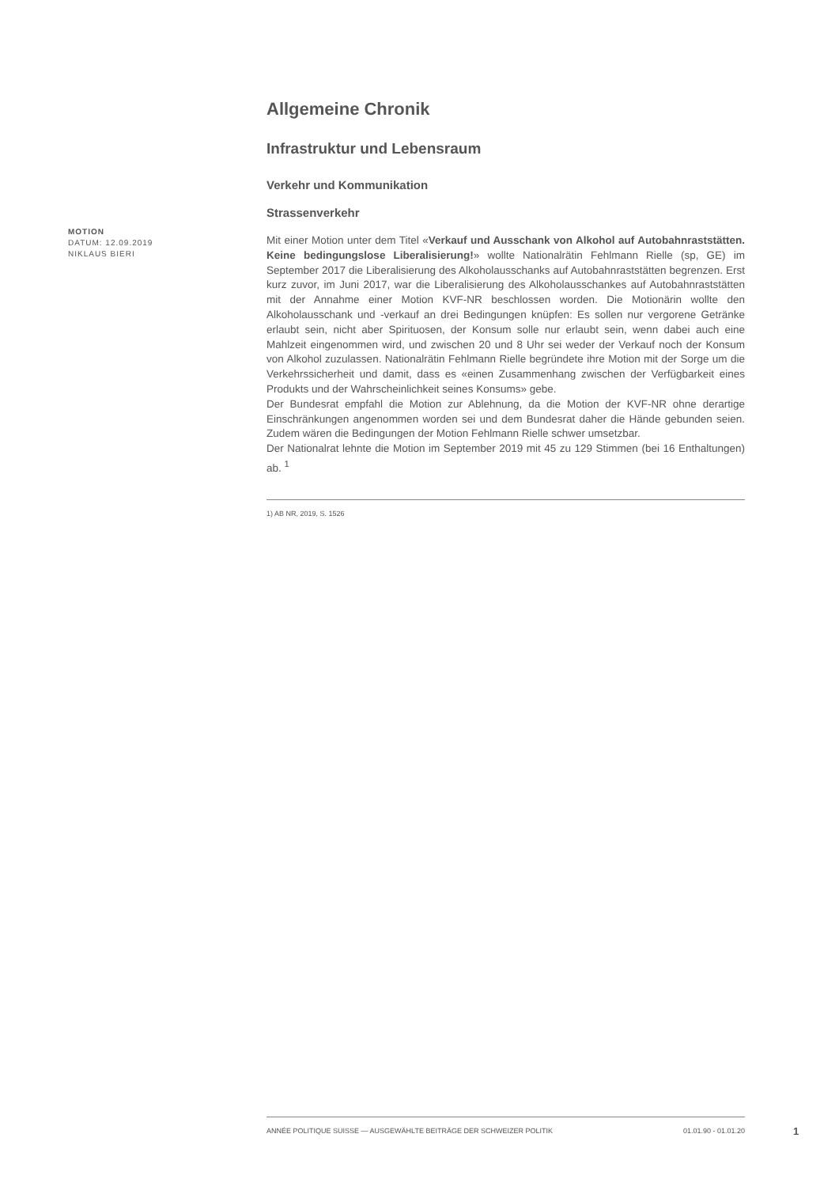MOTION
DATUM: 12.09.2019
NIKLAUS BIERI
Allgemeine Chronik
Infrastruktur und Lebensraum
Verkehr und Kommunikation
Strassenverkehr
Mit einer Motion unter dem Titel «Verkauf und Ausschank von Alkohol auf Autobahnraststätten. Keine bedingungslose Liberalisierung!» wollte Nationalrätin Fehlmann Rielle (sp, GE) im September 2017 die Liberalisierung des Alkoholausschanks auf Autobahnraststätten begrenzen. Erst kurz zuvor, im Juni 2017, war die Liberalisierung des Alkoholausschankes auf Autobahnraststätten mit der Annahme einer Motion KVF-NR beschlossen worden. Die Motionärin wollte den Alkoholausschank und -verkauf an drei Bedingungen knüpfen: Es sollen nur vergorene Getränke erlaubt sein, nicht aber Spirituosen, der Konsum solle nur erlaubt sein, wenn dabei auch eine Mahlzeit eingenommen wird, und zwischen 20 und 8 Uhr sei weder der Verkauf noch der Konsum von Alkohol zuzulassen. Nationalrätin Fehlmann Rielle begründete ihre Motion mit der Sorge um die Verkehrssicherheit und damit, dass es «einen Zusammenhang zwischen der Verfügbarkeit eines Produkts und der Wahrscheinlichkeit seines Konsums» gebe.
Der Bundesrat empfahl die Motion zur Ablehnung, da die Motion der KVF-NR ohne derartige Einschränkungen angenommen worden sei und dem Bundesrat daher die Hände gebunden seien. Zudem wären die Bedingungen der Motion Fehlmann Rielle schwer umsetzbar.
Der Nationalrat lehnte die Motion im September 2019 mit 45 zu 129 Stimmen (bei 16 Enthaltungen) ab. <sup>1</sup>
1) AB NR, 2019, S. 1526
ANNÉE POLITIQUE SUISSE — AUSGEWÄHLTE BEITRÄGE DER SCHWEIZER POLITIK 01.01.90 - 01.01.20
1